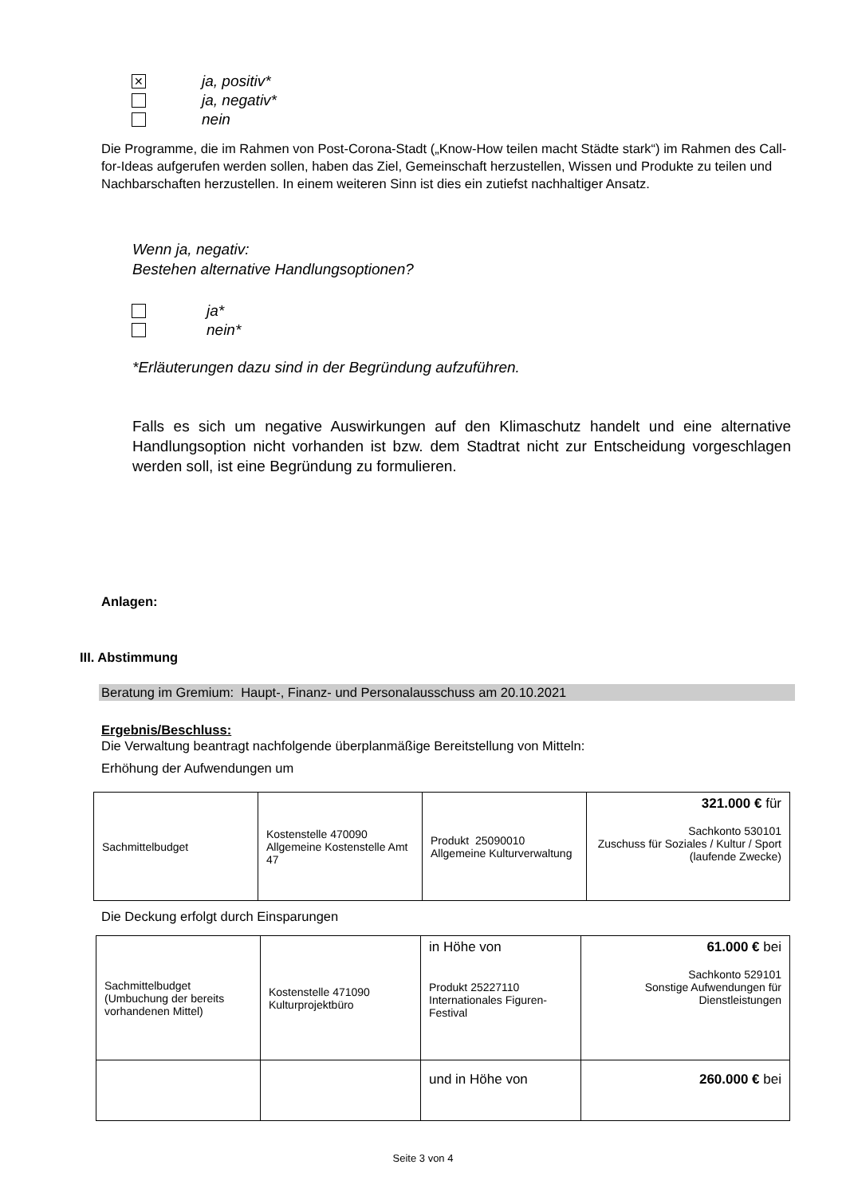✕ ja, positiv*
ja, negativ*
nein
Die Programme, die im Rahmen von Post-Corona-Stadt („Know-How teilen macht Städte stark“) im Rahmen des Call-for-Ideas aufgerufen werden sollen, haben das Ziel, Gemeinschaft herzustellen, Wissen und Produkte zu teilen und Nachbarschaften herzustellen. In einem weiteren Sinn ist dies ein zutiefst nachhaltiger Ansatz.
Wenn ja, negativ:
Bestehen alternative Handlungsoptionen?
ja*
nein*
*Erläuterungen dazu sind in der Begründung aufzuführen.
Falls es sich um negative Auswirkungen auf den Klimaschutz handelt und eine alternative Handlungsoption nicht vorhanden ist bzw. dem Stadtrat nicht zur Entscheidung vorgeschlagen werden soll, ist eine Begründung zu formulieren.
Anlagen:
III. Abstimmung
Beratung im Gremium: Haupt-, Finanz- und Personalausschuss am 20.10.2021
Ergebnis/Beschluss:
Die Verwaltung beantragt nachfolgende überplanmäßige Bereitstellung von Mitteln:
Erhöhung der Aufwendungen um
| Sachmittelbudget | Kostenstelle 470090 Allgemeine Kostenstelle Amt 47 | Produkt 25090010 Allgemeine Kulturverwaltung | 321.000 € für Sachkonto 530101 Zuschuss für Soziales / Kultur / Sport (laufende Zwecke) |
Die Deckung erfolgt durch Einsparungen
| Sachmittelbudget (Umbuchung der bereits vorhandenen Mittel) | Kostenstelle 471090 Kulturprojektbüro | in Höhe von Produkt 25227110 Internationales Figuren-Festival | 61.000 € bei Sachkonto 529101 Sonstige Aufwendungen für Dienstleistungen |
| | | und in Höhe von | 260.000 € bei |
Seite 3 von 4